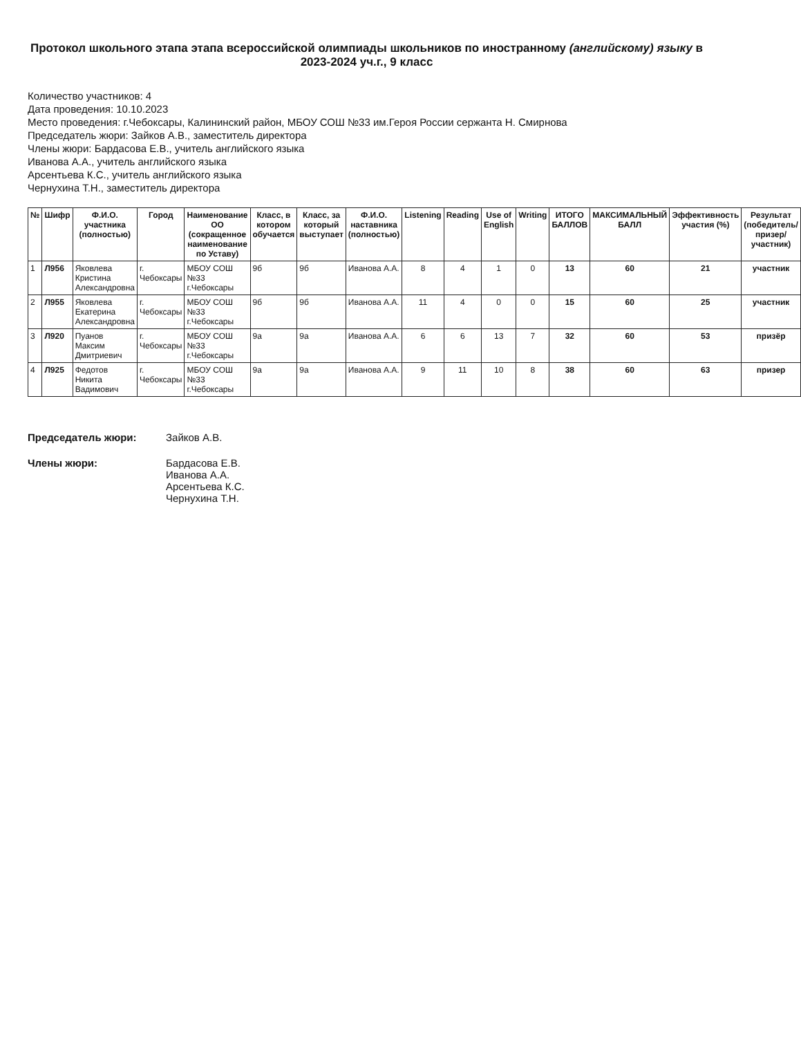Протокол школьного этапа этапа всероссийской олимпиады школьников по иностранному (английскому) языку в 2023-2024 уч.г., 9 класс
Количество участников: 4
Дата проведения: 10.10.2023
Место проведения: г.Чебоксары, Калининский район, МБОУ СОШ №33 им.Героя России сержанта Н. Смирнова
Председатель жюри: Зайков А.В., заместитель директора
Члены жюри: Бардасова Е.В., учитель английского языка
Иванова А.А., учитель английского языка
Арсентьева К.С., учитель английского языка
Чернухина Т.Н., заместитель директора
| № | Шифр | Ф.И.О. участника (полностью) | Город | Наименование ОО (сокращенное наименование по Уставу) | Класс, в котором обучается | Класс, за который выступает | Ф.И.О. наставника (полностью) | Listening | Reading | Use of English | Writing | ИТОГО БАЛЛОВ | МАКСИМАЛЬНЫЙ БАЛЛ | Эффективность участия (%) | Результат (победитель/призер/ участник) |
| --- | --- | --- | --- | --- | --- | --- | --- | --- | --- | --- | --- | --- | --- | --- | --- |
| 1 | Л956 | Яковлева Кристина Александровна | г. Чебоксары | МБОУ СОШ №33 г.Чебоксары | 9б | 9б | Иванова А.А. | 8 | 4 | 1 | 0 | 13 | 60 | 21 | участник |
| 2 | Л955 | Яковлева Екатерина Александровна | г. Чебоксары | МБОУ СОШ №33 г.Чебоксары | 9б | 9б | Иванова А.А. | 11 | 4 | 0 | 0 | 15 | 60 | 25 | участник |
| 3 | Л920 | Пуанов Максим Дмитриевич | г. Чебоксары | МБОУ СОШ №33 г.Чебоксары | 9а | 9а | Иванова А.А. | 6 | 6 | 13 | 7 | 32 | 60 | 53 | призёр |
| 4 | Л925 | Федотов Никита Вадимович | г. Чебоксары | МБОУ СОШ №33 г.Чебоксары | 9а | 9а | Иванова А.А. | 9 | 11 | 10 | 8 | 38 | 60 | 63 | призер |
Председатель жюри:
Зайков А.В.
Члены жюри:
Бардасова Е.В.
Иванова А.А.
Арсентьева К.С.
Чернухина Т.Н.